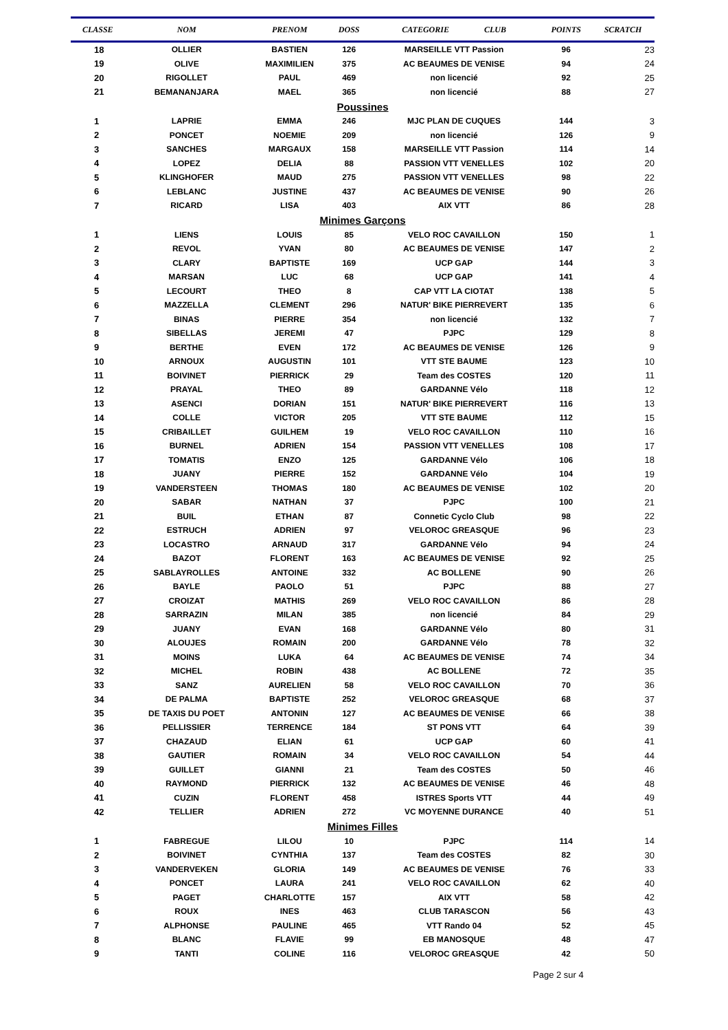| CLASSE | NOM | PRENOM | DOSS | CATEGORIE CLUB | POINTS | SCRATCH |
| --- | --- | --- | --- | --- | --- | --- |
| 18 | OLLIER | BASTIEN | 126 | MARSEILLE VTT Passion | 96 | 23 |
| 19 | OLIVE | MAXIMILIEN | 375 | AC BEAUMES DE VENISE | 94 | 24 |
| 20 | RIGOLLET | PAUL | 469 | non licencié | 92 | 25 |
| 21 | BEMANANJARA | MAEL | 365 | non licencié | 88 | 27 |
| Poussines | | | | | | |
| 1 | LAPRIE | EMMA | 246 | MJC PLAN DE CUQUES | 144 | 3 |
| 2 | PONCET | NOEMIE | 209 | non licencié | 126 | 9 |
| 3 | SANCHES | MARGAUX | 158 | MARSEILLE VTT Passion | 114 | 14 |
| 4 | LOPEZ | DELIA | 88 | PASSION VTT VENELLES | 102 | 20 |
| 5 | KLINGHOFER | MAUD | 275 | PASSION VTT VENELLES | 98 | 22 |
| 6 | LEBLANC | JUSTINE | 437 | AC BEAUMES DE VENISE | 90 | 26 |
| 7 | RICARD | LISA | 403 | AIX VTT | 86 | 28 |
| Minimes Garçons | | | | | | |
| 1 | LIENS | LOUIS | 85 | VELO ROC CAVAILLON | 150 | 1 |
| 2 | REVOL | YVAN | 80 | AC BEAUMES DE VENISE | 147 | 2 |
| 3 | CLARY | BAPTISTE | 169 | UCP GAP | 144 | 3 |
| 4 | MARSAN | LUC | 68 | UCP GAP | 141 | 4 |
| 5 | LECOURT | THEO | 8 | CAP VTT LA CIOTAT | 138 | 5 |
| 6 | MAZZELLA | CLEMENT | 296 | NATUR' BIKE PIERREVERT | 135 | 6 |
| 7 | BINAS | PIERRE | 354 | non licencié | 132 | 7 |
| 8 | SIBELLAS | JEREMI | 47 | PJPC | 129 | 8 |
| 9 | BERTHE | EVEN | 172 | AC BEAUMES DE VENISE | 126 | 9 |
| 10 | ARNOUX | AUGUSTIN | 101 | VTT STE BAUME | 123 | 10 |
| 11 | BOIVINET | PIERRICK | 29 | Team des COSTES | 120 | 11 |
| 12 | PRAYAL | THEO | 89 | GARDANNE Vélo | 118 | 12 |
| 13 | ASENCI | DORIAN | 151 | NATUR' BIKE PIERREVERT | 116 | 13 |
| 14 | COLLE | VICTOR | 205 | VTT STE BAUME | 112 | 15 |
| 15 | CRIBAILLET | GUILHEM | 19 | VELO ROC CAVAILLON | 110 | 16 |
| 16 | BURNEL | ADRIEN | 154 | PASSION VTT VENELLES | 108 | 17 |
| 17 | TOMATIS | ENZO | 125 | GARDANNE Vélo | 106 | 18 |
| 18 | JUANY | PIERRE | 152 | GARDANNE Vélo | 104 | 19 |
| 19 | VANDERSTEEN | THOMAS | 180 | AC BEAUMES DE VENISE | 102 | 20 |
| 20 | SABAR | NATHAN | 37 | PJPC | 100 | 21 |
| 21 | BUIL | ETHAN | 87 | Connetic Cyclo Club | 98 | 22 |
| 22 | ESTRUCH | ADRIEN | 97 | VELOROC GREASQUE | 96 | 23 |
| 23 | LOCASTRO | ARNAUD | 317 | GARDANNE Vélo | 94 | 24 |
| 24 | BAZOT | FLORENT | 163 | AC BEAUMES DE VENISE | 92 | 25 |
| 25 | SABLAYROLLES | ANTOINE | 332 | AC BOLLENE | 90 | 26 |
| 26 | BAYLE | PAOLO | 51 | PJPC | 88 | 27 |
| 27 | CROIZAT | MATHIS | 269 | VELO ROC CAVAILLON | 86 | 28 |
| 28 | SARRAZIN | MILAN | 385 | non licencié | 84 | 29 |
| 29 | JUANY | EVAN | 168 | GARDANNE Vélo | 80 | 31 |
| 30 | ALOUJES | ROMAIN | 200 | GARDANNE Vélo | 78 | 32 |
| 31 | MOINS | LUKA | 64 | AC BEAUMES DE VENISE | 74 | 34 |
| 32 | MICHEL | ROBIN | 438 | AC BOLLENE | 72 | 35 |
| 33 | SANZ | AURELIEN | 58 | VELO ROC CAVAILLON | 70 | 36 |
| 34 | DE PALMA | BAPTISTE | 252 | VELOROC GREASQUE | 68 | 37 |
| 35 | DE TAXIS DU POET | ANTONIN | 127 | AC BEAUMES DE VENISE | 66 | 38 |
| 36 | PELLISSIER | TERRENCE | 184 | ST PONS VTT | 64 | 39 |
| 37 | CHAZAUD | ELIAN | 61 | UCP GAP | 60 | 41 |
| 38 | GAUTIER | ROMAIN | 34 | VELO ROC CAVAILLON | 54 | 44 |
| 39 | GUILLET | GIANNI | 21 | Team des COSTES | 50 | 46 |
| 40 | RAYMOND | PIERRICK | 132 | AC BEAUMES DE VENISE | 46 | 48 |
| 41 | CUZIN | FLORENT | 458 | ISTRES Sports VTT | 44 | 49 |
| 42 | TELLIER | ADRIEN | 272 | VC MOYENNE DURANCE | 40 | 51 |
| Minimes Filles | | | | | | |
| 1 | FABREGUE | LILOU | 10 | PJPC | 114 | 14 |
| 2 | BOIVINET | CYNTHIA | 137 | Team des COSTES | 82 | 30 |
| 3 | VANDERVEKEN | GLORIA | 149 | AC BEAUMES DE VENISE | 76 | 33 |
| 4 | PONCET | LAURA | 241 | VELO ROC CAVAILLON | 62 | 40 |
| 5 | PAGET | CHARLOTTE | 157 | AIX VTT | 58 | 42 |
| 6 | ROUX | INES | 463 | CLUB TARASCON | 56 | 43 |
| 7 | ALPHONSE | PAULINE | 465 | VTT Rando 04 | 52 | 45 |
| 8 | BLANC | FLAVIE | 99 | EB MANOSQUE | 48 | 47 |
| 9 | TANTI | COLINE | 116 | VELOROC GREASQUE | 42 | 50 |
Page 2 sur 4